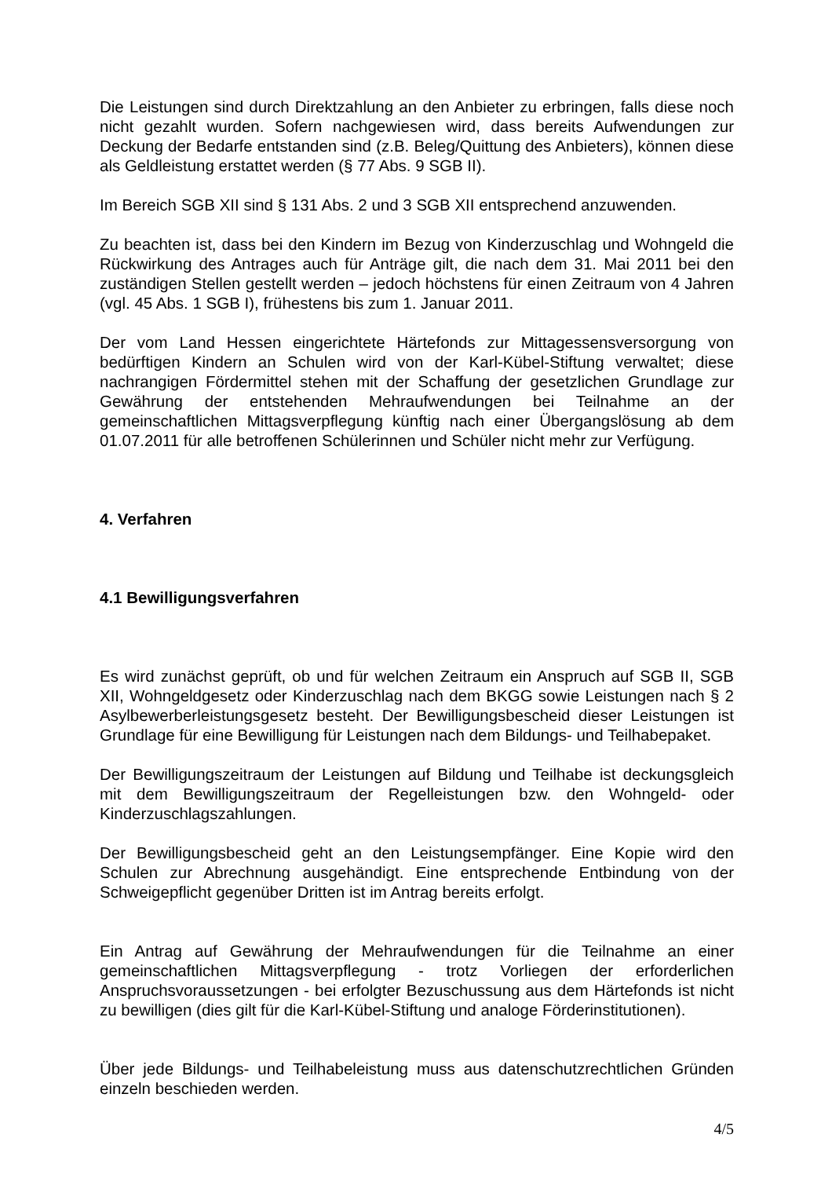Die Leistungen sind durch Direktzahlung an den Anbieter zu erbringen, falls diese noch nicht gezahlt wurden. Sofern nachgewiesen wird, dass bereits Aufwendungen zur Deckung der Bedarfe entstanden sind (z.B. Beleg/Quittung des Anbieters), können diese als Geldleistung erstattet werden (§ 77 Abs. 9 SGB II).
Im Bereich SGB XII sind § 131 Abs. 2 und 3 SGB XII entsprechend anzuwenden.
Zu beachten ist, dass bei den Kindern im Bezug von Kinderzuschlag und Wohngeld die Rückwirkung des Antrages auch für Anträge gilt, die nach dem 31. Mai 2011 bei den zuständigen Stellen gestellt werden – jedoch höchstens für einen Zeitraum von 4 Jahren (vgl. 45 Abs. 1 SGB I), frühestens bis zum 1. Januar 2011.
Der vom Land Hessen eingerichtete Härtefonds zur Mittagessensversorgung von bedürftigen Kindern an Schulen wird von der Karl-Kübel-Stiftung verwaltet; diese nachrangigen Fördermittel stehen mit der Schaffung der gesetzlichen Grundlage zur Gewährung der entstehenden Mehraufwendungen bei Teilnahme an der gemeinschaftlichen Mittagsverpflegung künftig nach einer Übergangslösung ab dem 01.07.2011 für alle betroffenen Schülerinnen und Schüler nicht mehr zur Verfügung.
4. Verfahren
4.1 Bewilligungsverfahren
Es wird zunächst geprüft, ob und für welchen Zeitraum ein Anspruch auf SGB II, SGB XII, Wohngeldgesetz oder Kinderzuschlag nach dem BKGG sowie Leistungen nach § 2 Asylbewerberleistungsgesetz besteht. Der Bewilligungsbescheid dieser Leistungen ist Grundlage für eine Bewilligung für Leistungen nach dem Bildungs- und Teilhabepaket.
Der Bewilligungszeitraum der Leistungen auf Bildung und Teilhabe ist deckungsgleich mit dem Bewilligungszeitraum der Regelleistungen bzw. den Wohngeld- oder Kinderzuschlagszahlungen.
Der Bewilligungsbescheid geht an den Leistungsempfänger. Eine Kopie wird den Schulen zur Abrechnung ausgehändigt. Eine entsprechende Entbindung von der Schweigepflicht gegenüber Dritten ist im Antrag bereits erfolgt.
Ein Antrag auf Gewährung der Mehraufwendungen für die Teilnahme an einer gemeinschaftlichen Mittagsverpflegung - trotz Vorliegen der erforderlichen Anspruchsvoraussetzungen - bei erfolgter Bezuschussung aus dem Härtefonds ist nicht zu bewilligen (dies gilt für die Karl-Kübel-Stiftung und analoge Förderinstitutionen).
Über jede Bildungs- und Teilhabeleistung muss aus datenschutzrechtlichen Gründen einzeln beschieden werden.
4/5